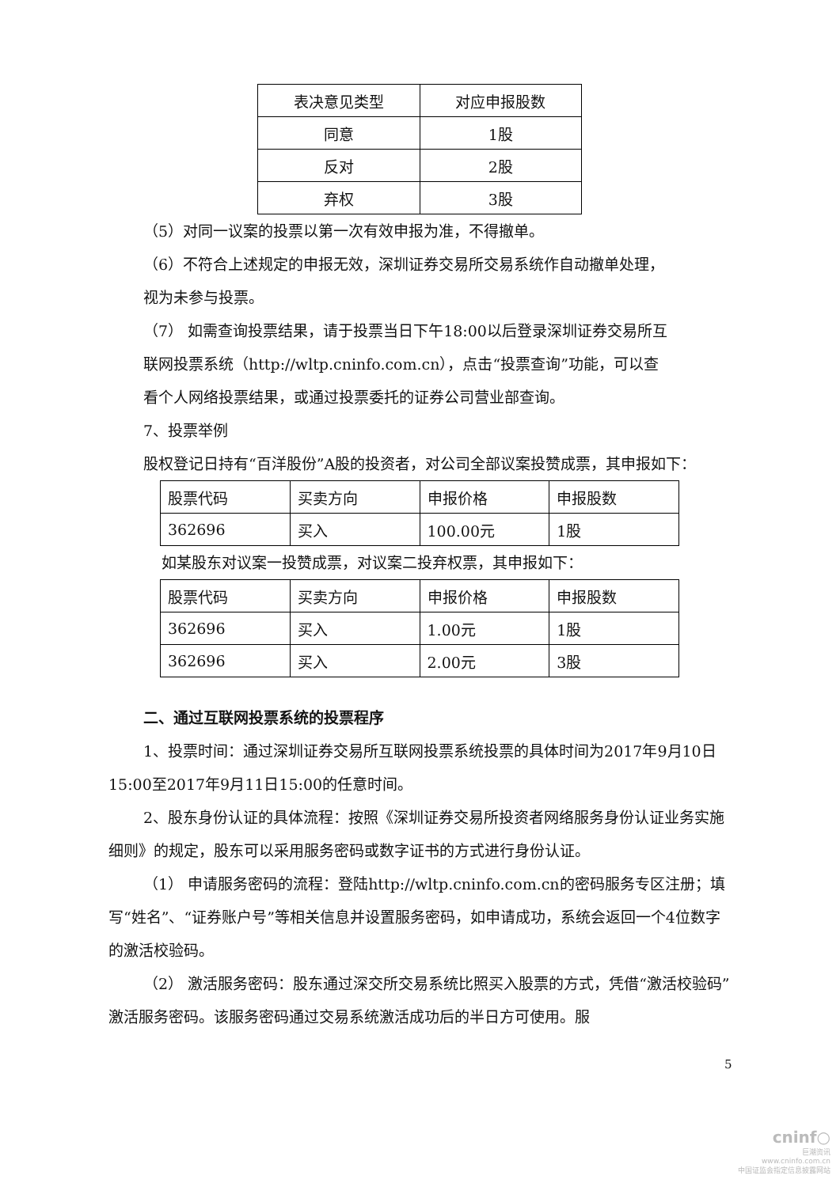| 表决意见类型 | 对应申报股数 |
| 同意 | 1股 |
| 反对 | 2股 |
| 弃权 | 3股 |
（5）对同一议案的投票以第一次有效申报为准，不得撤单。
（6）不符合上述规定的申报无效，深圳证券交易所交易系统作自动撤单处理，
视为未参与投票。
（7） 如需查询投票结果，请于投票当日下午18:00以后登录深圳证券交易所互
联网投票系统（http://wltp.cninfo.com.cn），点击“投票查询”功能，可以查
看个人网络投票结果，或通过投票委托的证券公司营业部查询。
7、投票举例
股权登记日持有“百洋股份”A股的投资者，对公司全部议案投赞成票，其申报如下：
| 股票代码 | 买卖方向 | 申报价格 | 申报股数 |
| 362696 | 买入 | 100.00元 | 1股 |
如某股东对议案一投赞成票，对议案二投弃权票，其申报如下：
| 股票代码 | 买卖方向 | 申报价格 | 申报股数 |
| 362696 | 买入 | 1.00元 | 1股 |
| 362696 | 买入 | 2.00元 | 3股 |
二、通过互联网投票系统的投票程序
1、投票时间：通过深圳证券交易所互联网投票系统投票的具体时间为2017年9月10日15:00至2017年9月11日15:00的任意时间。
2、股东身份认证的具体流程：按照《深圳证券交易所投资者网络服务身份认证业务实施细则》的规定，股东可以采用服务密码或数字证书的方式进行身份认证。
（1） 申请服务密码的流程：登陆http://wltp.cninfo.com.cn的密码服务专区注册；填写“姓名”、“证券账户号”等相关信息并设置服务密码，如申请成功，系统会返回一个4位数字的激活校验码。
（2） 激活服务密码：股东通过深交所交易系统比照买入股票的方式，凭借“激活校验码”激活服务密码。该服务密码通过交易系统激活成功后的半日方可使用。服
5
cninf○
巨潮资讯
www.cninfo.com.cn
中国证监会指定信息披露网站